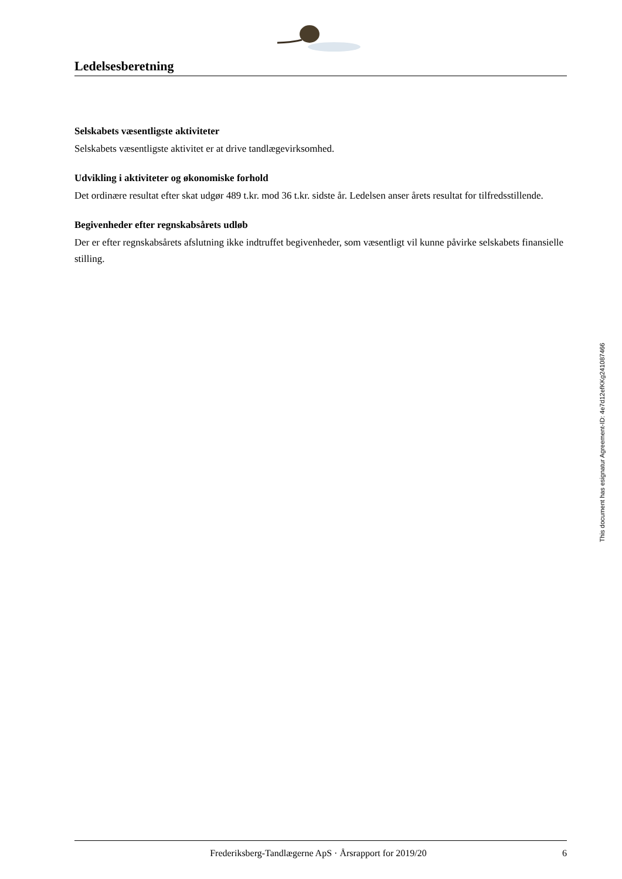Ledelsesberetning
Selskabets væsentligste aktiviteter
Selskabets væsentligste aktivitet er at drive tandlægevirksomhed.
Udvikling i aktiviteter og økonomiske forhold
Det ordinære resultat efter skat udgør 489 t.kr. mod 36 t.kr. sidste år. Ledelsen anser årets resultat for tilfredsstillende.
Begivenheder efter regnskabsårets udløb
Der er efter regnskabsårets afslutning ikke indtruffet begivenheder, som væsentligt vil kunne påvirke selskabets finansielle stilling.
This document has esignatur Agreement-ID: 4e7d12efKKg241087466
Frederiksberg-Tandlægerne ApS · Årsrapport for 2019/20 6